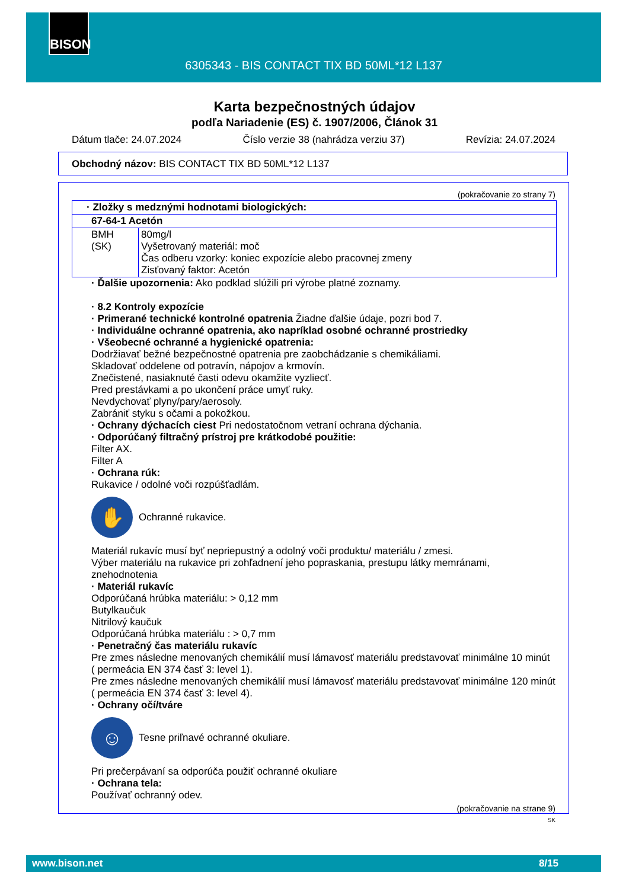BISON
6305343 - BIS CONTACT TIX BD 50ML*12 L137
Karta bezpečnostných údajov
podľa Nariadenie (ES) č. 1907/2006, Článok 31
Dátum tlače: 24.07.2024 Číslo verzie 38 (nahrádza verziu 37) Revízia: 24.07.2024
Obchodný názov: BIS CONTACT TIX BD 50ML*12 L137
(pokračovanie zo strany 7)
| · Zložky s medznými hodnotami biologických: | |
| 67-64-1 Acetón | |
| BMH (SK) | 80mg/l Vyšetrovaný materiál: moč Čas odberu vzorky: koniec expozície alebo pracovnej zmeny Zisťovaný faktor: Acetón |
· Ďalšie upozornenia: Ako podklad slúžili pri výrobe platné zoznamy.
· 8.2 Kontroly expozície
· Primerané technické kontrolné opatrenia Žiadne ďalšie údaje, pozri bod 7.
· Individuálne ochranné opatrenia, ako napríklad osobné ochranné prostriedky
· Všeobecné ochranné a hygienické opatrenia:
Dodržiavať bežné bezpečnostné opatrenia pre zaobchádzanie s chemikáliami.
Skladovať oddelene od potravín, nápojov a krmovín.
Znečistené, nasiaknuté časti odevu okamžite vyzliecť.
Pred prestávkami a po ukončení práce umyť ruky.
Nevdychovať plyny/pary/aerosoly.
Zabrániť styku s očami a pokožkou.
· Ochrany dýchacích ciest Pri nedostatočnom vetraní ochrana dýchania.
· Odporúčaný filtračný prístroj pre krátkodobé použitie:
Filter AX.
Filter A
· Ochrana rúk:
Rukavice / odolné voči rozpúšťadlám.
✋
Ochranné rukavice.
Materiál rukavíc musí byť nepriepustný a odolný voči produktu/ materiálu / zmesi.
Výber materiálu na rukavice pri zohľadnení jeho popraskania, prestupu látky memránami, znehodnotenia
· Materiál rukavíc
Odporúčaná hrúbka materiálu: > 0,12 mm
Butylkaučuk
Nitrilový kaučuk
Odporúčaná hrúbka materiálu : > 0,7 mm
· Penetračný čas materiálu rukavíc
Pre zmes následne menovaných chemikálií musí lámavosť materiálu predstavovať minimálne 10 minút ( permeácia EN 374 časť 3: level 1).
Pre zmes následne menovaných chemikálií musí lámavosť materiálu predstavovať minimálne 120 minút ( permeácia EN 374 časť 3: level 4).
· Ochrany očí/tváre
☺
Tesne priľnavé ochranné okuliare.
Pri prečerpávaní sa odporúča použiť ochranné okuliare
· Ochrana tela:
Používať ochranný odev.
(pokračovanie na strane 9)
SK
www.bison.net 8/15